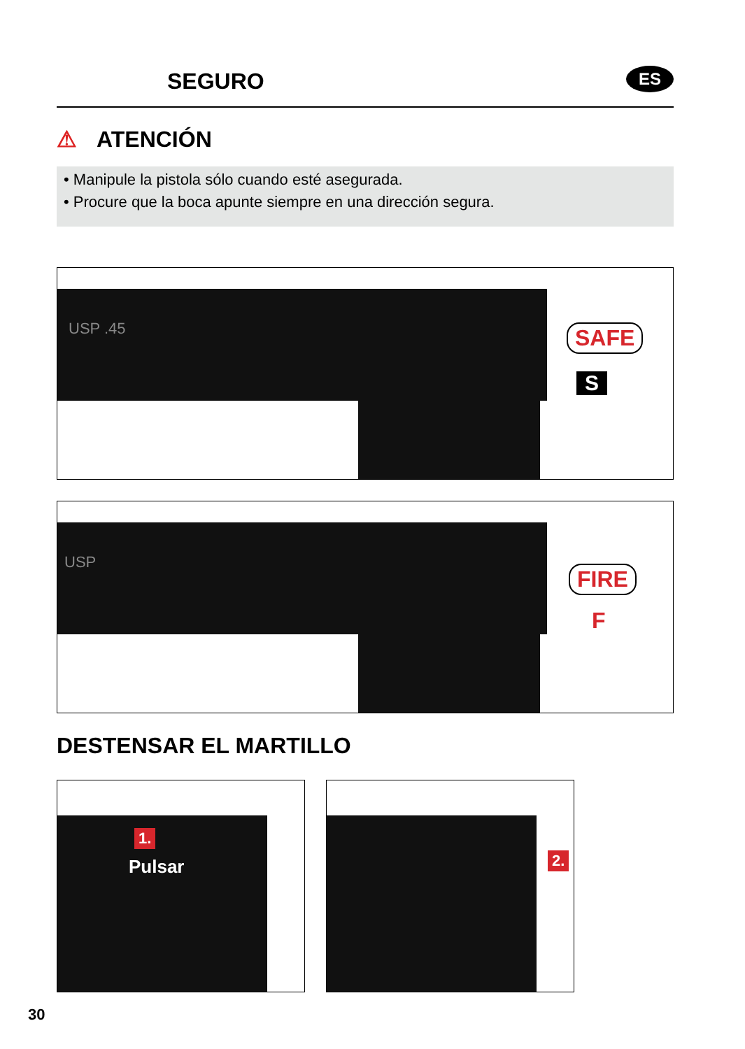SEGURO ES
⚠ ATENCIÓN
• Manipule la pistola sólo cuando esté asegurada.
• Procure que la boca apunte siempre en una dirección segura.
USP .45 SAFE
S
USP
FIRE
F
DESTENSAR EL MARTILLO
1.
Pulsar
2.
30